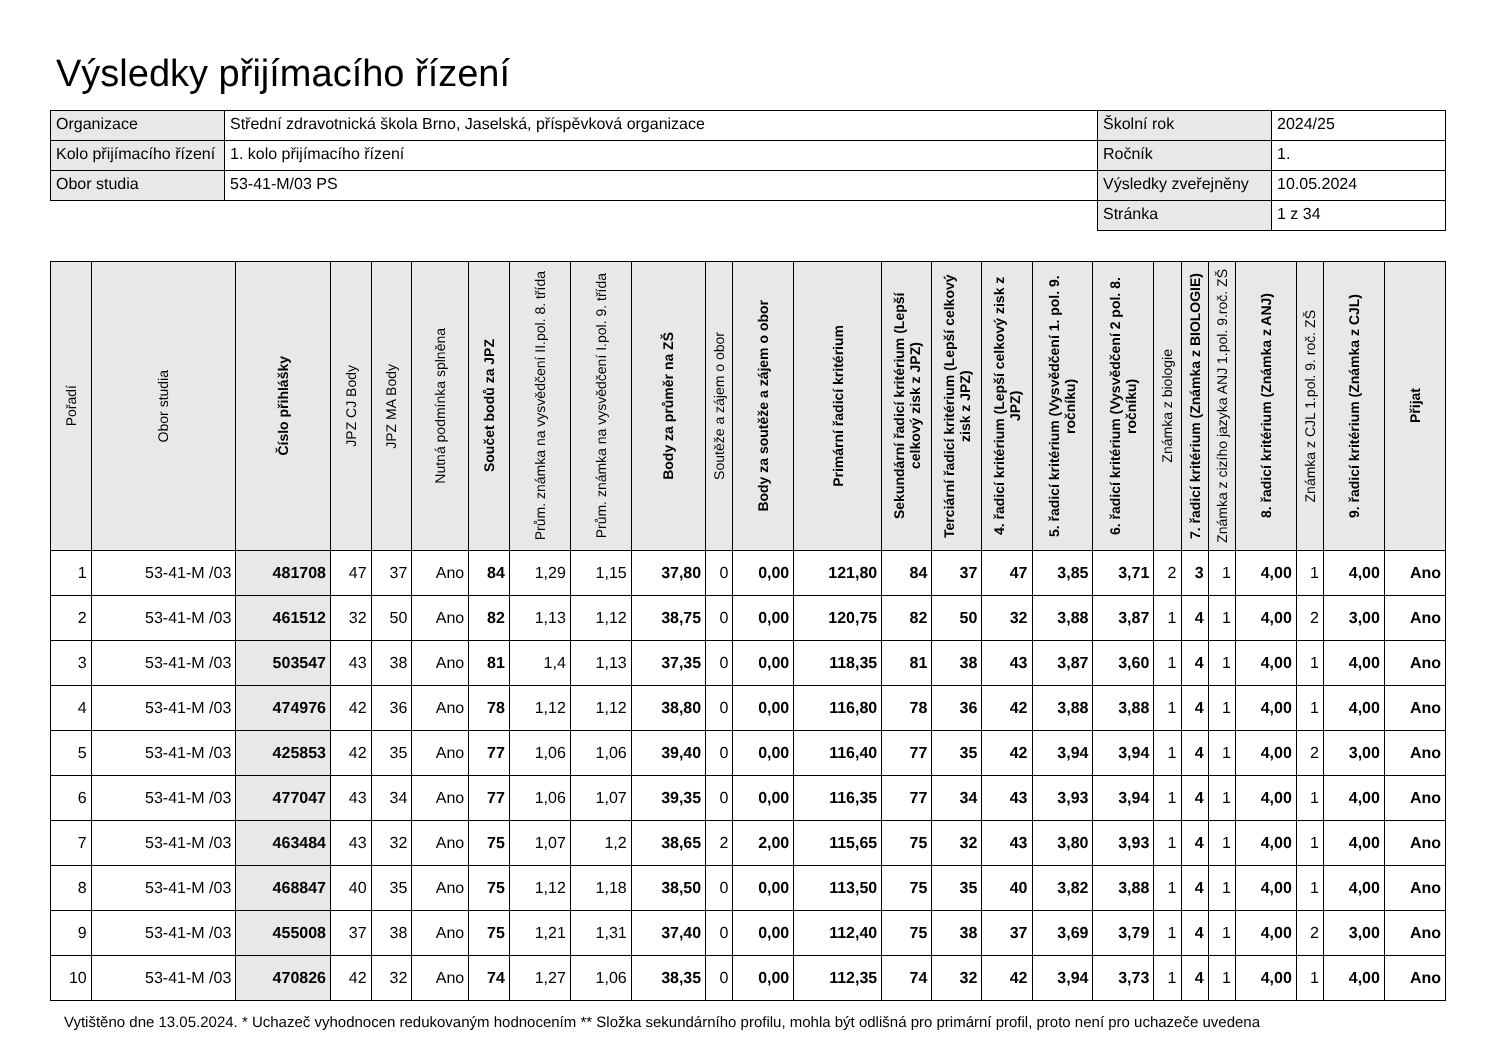Výsledky přijímacího řízení
| Organizace | Střední zdravotnická škola Brno, Jaselská, příspěvková organizace | Školní rok | 2024/25 |
| Kolo přijímacího řízení | 1. kolo přijímacího řízení | Ročník | 1. |
| Obor studia | 53-41-M/03 PS | Výsledky zveřejněny | 10.05.2024 |
| | | Stránka | 1 z 34 |
| Pořadí | Obor studia | Číslo přihlášky | JPZ CJ Body | JPZ MA Body | Nutná podmínka splněna | Součet bodů za JPZ | Prům. známka na vysvědčení II.pol. 8. třída | Prům. známka na vysvědčení I.pol. 9. třída | Body za průměr na ZŠ | Soutěže a zájem o obor | Body za soutěže a zájem o obor | Primární řadicí kritérium | Sekundární řadicí kritérium (Lepší celkový zisk z JPZ) | Terciární řadicí kritérium (Lepší celkový zisk z JPZ) | 4. řadicí kritérium (Lepší celkový zisk z JPZ) | 5. řadicí kritérium (Vysvědčení 1. pol. 9. ročníku) | 6. řadicí kritérium (Vysvědčení 2 pol. 8. ročníku) | Známka z biologie | 7. řadicí kritérium (Známka z BIOLOGIE) | Známka z cizího jazyka ANJ 1.pol. 9.roč. ZŠ | 8. řadicí kritérium (Známka z ANJ) | Známka z CJL 1.pol. 9. roč. ZŠ | 9. řadicí kritérium (Známka z CJL) | Přijat |
| --- | --- | --- | --- | --- | --- | --- | --- | --- | --- | --- | --- | --- | --- | --- | --- | --- | --- | --- | --- | --- | --- | --- | --- | --- |
| 1 | 53-41-M /03 | 481708 | 47 | 37 | Ano | 84 | 1,29 | 1,15 | 37,80 | 0 | 0,00 | 121,80 | 84 | 37 | 47 | 3,85 | 3,71 | 2 | 3 | 1 | 4,00 | 1 | 4,00 | Ano |
| 2 | 53-41-M /03 | 461512 | 32 | 50 | Ano | 82 | 1,13 | 1,12 | 38,75 | 0 | 0,00 | 120,75 | 82 | 50 | 32 | 3,88 | 3,87 | 1 | 4 | 1 | 4,00 | 2 | 3,00 | Ano |
| 3 | 53-41-M /03 | 503547 | 43 | 38 | Ano | 81 | 1,4 | 1,13 | 37,35 | 0 | 0,00 | 118,35 | 81 | 38 | 43 | 3,87 | 3,60 | 1 | 4 | 1 | 4,00 | 1 | 4,00 | Ano |
| 4 | 53-41-M /03 | 474976 | 42 | 36 | Ano | 78 | 1,12 | 1,12 | 38,80 | 0 | 0,00 | 116,80 | 78 | 36 | 42 | 3,88 | 3,88 | 1 | 4 | 1 | 4,00 | 1 | 4,00 | Ano |
| 5 | 53-41-M /03 | 425853 | 42 | 35 | Ano | 77 | 1,06 | 1,06 | 39,40 | 0 | 0,00 | 116,40 | 77 | 35 | 42 | 3,94 | 3,94 | 1 | 4 | 1 | 4,00 | 2 | 3,00 | Ano |
| 6 | 53-41-M /03 | 477047 | 43 | 34 | Ano | 77 | 1,06 | 1,07 | 39,35 | 0 | 0,00 | 116,35 | 77 | 34 | 43 | 3,93 | 3,94 | 1 | 4 | 1 | 4,00 | 1 | 4,00 | Ano |
| 7 | 53-41-M /03 | 463484 | 43 | 32 | Ano | 75 | 1,07 | 1,2 | 38,65 | 2 | 2,00 | 115,65 | 75 | 32 | 43 | 3,80 | 3,93 | 1 | 4 | 1 | 4,00 | 1 | 4,00 | Ano |
| 8 | 53-41-M /03 | 468847 | 40 | 35 | Ano | 75 | 1,12 | 1,18 | 38,50 | 0 | 0,00 | 113,50 | 75 | 35 | 40 | 3,82 | 3,88 | 1 | 4 | 1 | 4,00 | 1 | 4,00 | Ano |
| 9 | 53-41-M /03 | 455008 | 37 | 38 | Ano | 75 | 1,21 | 1,31 | 37,40 | 0 | 0,00 | 112,40 | 75 | 38 | 37 | 3,69 | 3,79 | 1 | 4 | 1 | 4,00 | 2 | 3,00 | Ano |
| 10 | 53-41-M /03 | 470826 | 42 | 32 | Ano | 74 | 1,27 | 1,06 | 38,35 | 0 | 0,00 | 112,35 | 74 | 32 | 42 | 3,94 | 3,73 | 1 | 4 | 1 | 4,00 | 1 | 4,00 | Ano |
Vytištěno dne 13.05.2024. * Uchazeč vyhodnocen redukovaným hodnocením ** Složka sekundárního profilu, mohla být odlišná pro primární profil, proto není pro uchazeče uvedena